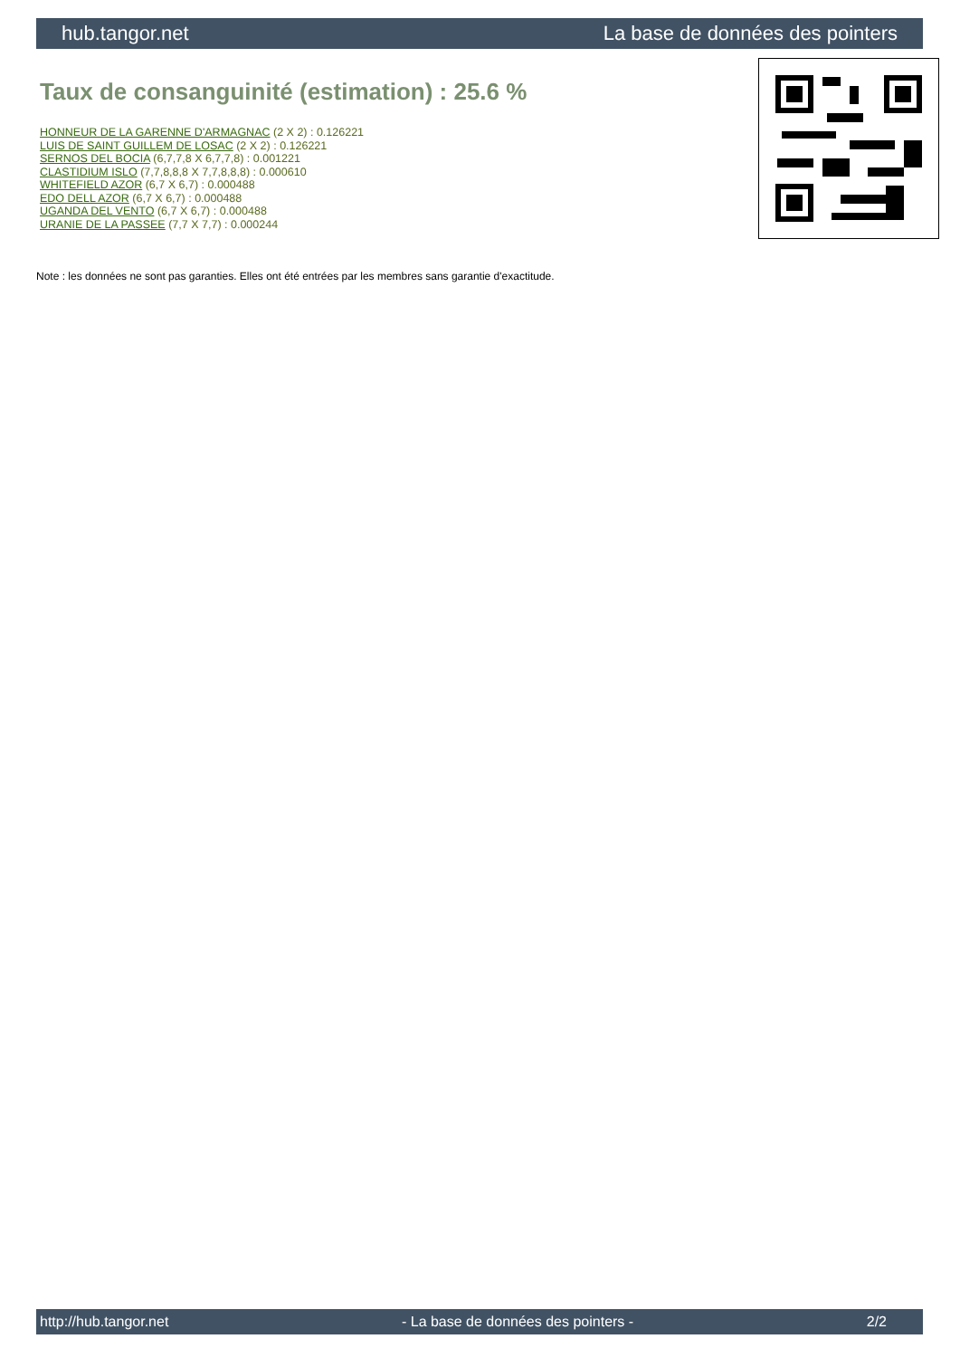hub.tangor.net La base de données des pointers
Taux de consanguinité (estimation) : 25.6 %
HONNEUR DE LA GARENNE D'ARMAGNAC (2 X 2) : 0.126221
LUIS DE SAINT GUILLEM DE LOSAC (2 X 2) : 0.126221
SERNOS DEL BOCIA (6,7,7,8 X 6,7,7,8) : 0.001221
CLASTIDIUM ISLO (7,7,8,8,8 X 7,7,8,8,8) : 0.000610
WHITEFIELD AZOR (6,7 X 6,7) : 0.000488
EDO DELL AZOR (6,7 X 6,7) : 0.000488
UGANDA DEL VENTO (6,7 X 6,7) : 0.000488
URANIE DE LA PASSEE (7,7 X 7,7) : 0.000244
Note : les données ne sont pas garanties. Elles ont été entrées par les membres sans garantie d'exactitude.
http://hub.tangor.net - La base de données des pointers - 2/2